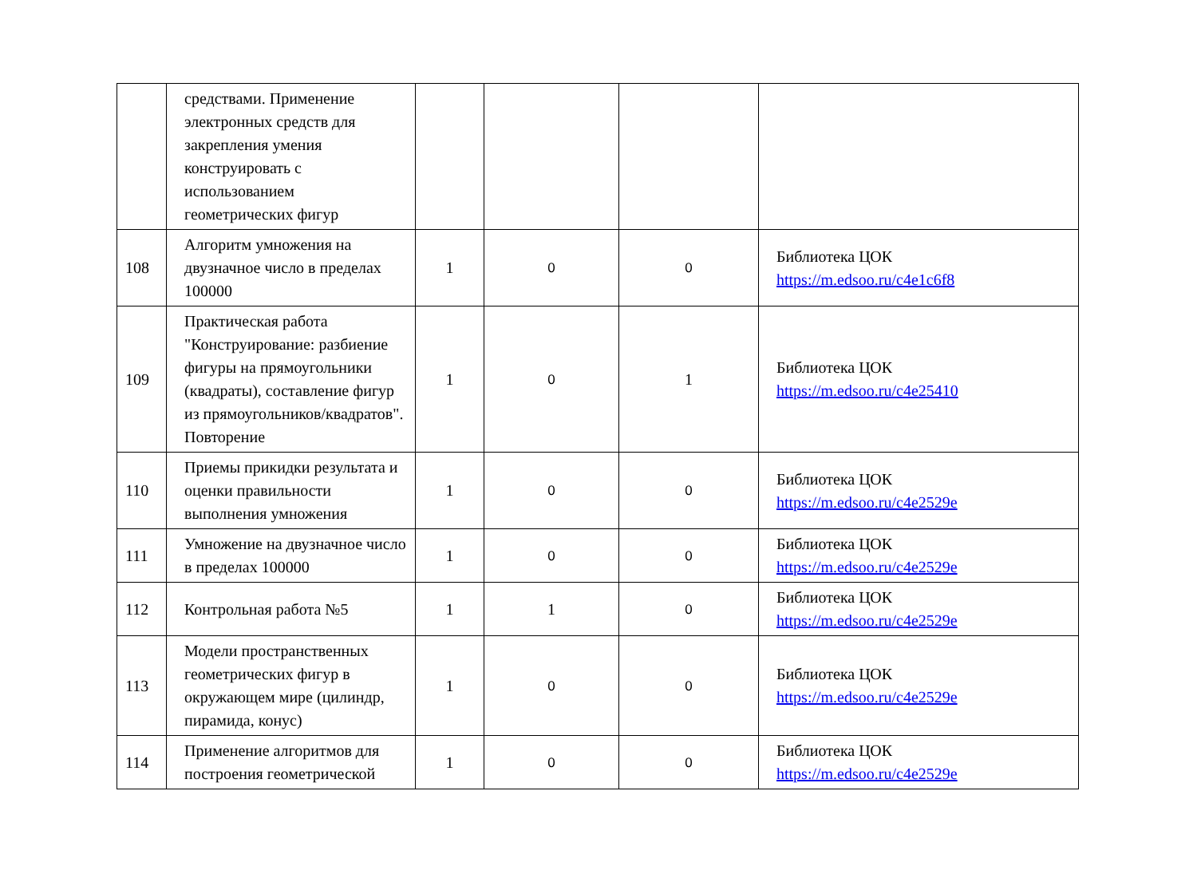| | средствами. Применение электронных средств для закрепления умения конструировать с использованием геометрических фигур | | | | |
| 108 | Алгоритм умножения на двузначное число в пределах 100000 | 1 | 0 | 0 | Библиотека ЦОК https://m.edsoo.ru/c4e1c6f8 |
| 109 | Практическая работа "Конструирование: разбиение фигуры на прямоугольники (квадраты), составление фигур из прямоугольников/квадратов". Повторение | 1 | 0 | 1 | Библиотека ЦОК https://m.edsoo.ru/c4e25410 |
| 110 | Приемы прикидки результата и оценки правильности выполнения умножения | 1 | 0 | 0 | Библиотека ЦОК https://m.edsoo.ru/c4e2529e |
| 111 | Умножение на двузначное число в пределах 100000 | 1 | 0 | 0 | Библиотека ЦОК https://m.edsoo.ru/c4e2529e |
| 112 | Контрольная работа №5 | 1 | 1 | 0 | Библиотека ЦОК https://m.edsoo.ru/c4e2529e |
| 113 | Модели пространственных геометрических фигур в окружающем мире (цилиндр, пирамида, конус) | 1 | 0 | 0 | Библиотека ЦОК https://m.edsoo.ru/c4e2529e |
| 114 | Применение алгоритмов для построения геометрической | 1 | 0 | 0 | Библиотека ЦОК https://m.edsoo.ru/c4e2529e |